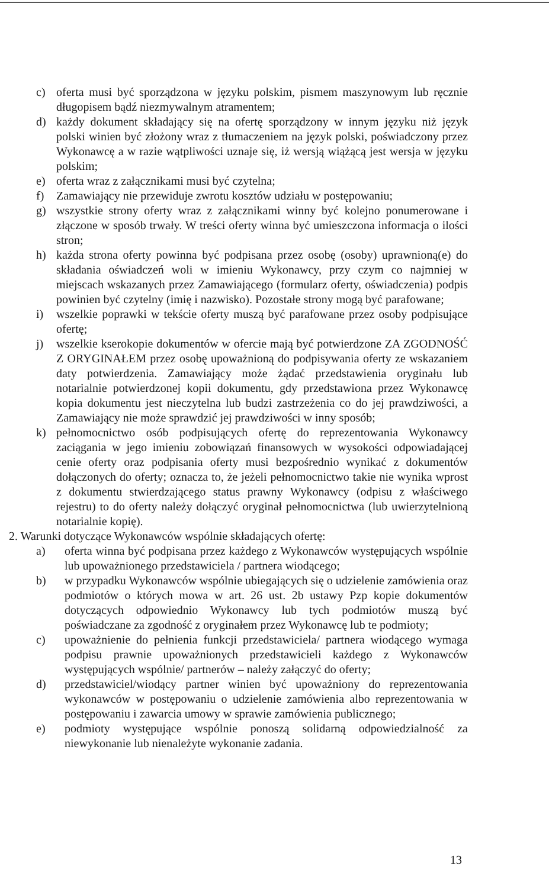c) oferta musi być sporządzona w języku polskim, pismem maszynowym lub ręcznie długopisem bądź niezmywalnym atramentem;
d) każdy dokument składający się na ofertę sporządzony w innym języku niż język polski winien być złożony wraz z tłumaczeniem na język polski, poświadczony przez Wykonawcę a w razie wątpliwości uznaje się, iż wersją wiążącą jest wersja w języku polskim;
e) oferta wraz z załącznikami musi być czytelna;
f) Zamawiający nie przewiduje zwrotu kosztów udziału w postępowaniu;
g) wszystkie strony oferty wraz z załącznikami winny być kolejno ponumerowane i złączone w sposób trwały. W treści oferty winna być umieszczona informacja o ilości stron;
h) każda strona oferty powinna być podpisana przez osobę (osoby) uprawnioną(e) do składania oświadczeń woli w imieniu Wykonawcy, przy czym co najmniej w miejscach wskazanych przez Zamawiającego (formularz oferty, oświadczenia) podpis powinien być czytelny (imię i nazwisko). Pozostałe strony mogą być parafowane;
i) wszelkie poprawki w tekście oferty muszą być parafowane przez osoby podpisujące ofertę;
j) wszelkie kserokopie dokumentów w ofercie mają być potwierdzone ZA ZGODNOŚĆ Z ORYGINAŁEM przez osobę upoważnioną do podpisywania oferty ze wskazaniem daty potwierdzenia. Zamawiający może żądać przedstawienia oryginału lub notarialnie potwierdzonej kopii dokumentu, gdy przedstawiona przez Wykonawcę kopia dokumentu jest nieczytelna lub budzi zastrzeżenia co do jej prawdziwości, a Zamawiający nie może sprawdzić jej prawdziwości w inny sposób;
k) pełnomocnictwo osób podpisujących ofertę do reprezentowania Wykonawcy zaciągania w jego imieniu zobowiązań finansowych w wysokości odpowiadającej cenie oferty oraz podpisania oferty musi bezpośrednio wynikać z dokumentów dołączonych do oferty; oznacza to, że jeżeli pełnomocnictwo takie nie wynika wprost z dokumentu stwierdzającego status prawny Wykonawcy (odpisu z właściwego rejestru) to do oferty należy dołączyć oryginał pełnomocnictwa (lub uwierzytelnioną notarialnie kopię).
2. Warunki dotyczące Wykonawców wspólnie składających ofertę:
a) oferta winna być podpisana przez każdego z Wykonawców występujących wspólnie lub upoważnionego przedstawiciela / partnera wiodącego;
b) w przypadku Wykonawców wspólnie ubiegających się o udzielenie zamówienia oraz podmiotów o których mowa w art. 26 ust. 2b ustawy Pzp kopie dokumentów dotyczących odpowiednio Wykonawcy lub tych podmiotów muszą być poświadczane za zgodność z oryginałem przez Wykonawcę lub te podmioty;
c) upoważnienie do pełnienia funkcji przedstawiciela/ partnera wiodącego wymaga podpisu prawnie upoważnionych przedstawicieli każdego z Wykonawców występujących wspólnie/ partnerów – należy załączyć do oferty;
d) przedstawiciel/wiodący partner winien być upoważniony do reprezentowania wykonawców w postępowaniu o udzielenie zamówienia albo reprezentowania w postępowaniu i zawarcia umowy w sprawie zamówienia publicznego;
e) podmioty występujące wspólnie ponoszą solidarną odpowiedzialność za niewykonanie lub nienależyte wykonanie zadania.
13